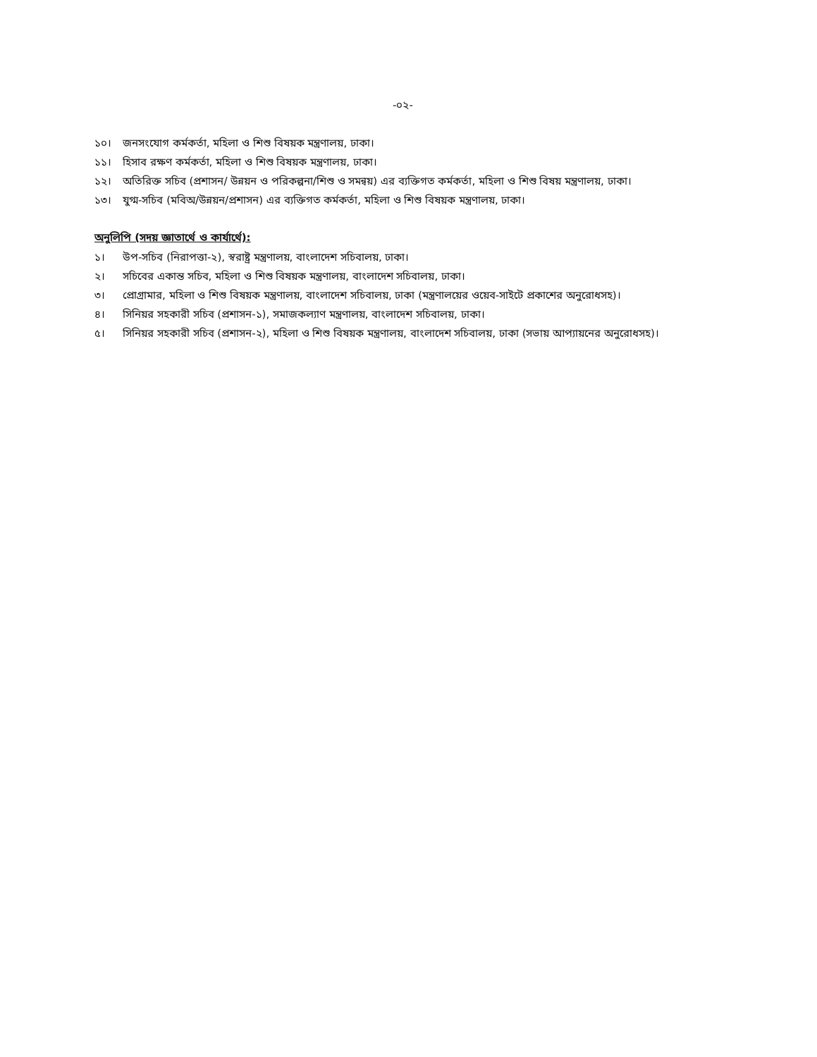-০২-
১০। জনসংযোগ কর্মকর্তা, মহিলা ও শিশু বিষয়ক মন্ত্রণালয়, ঢাকা।
১১। হিসাব রক্ষণ কর্মকর্তা, মহিলা ও শিশু বিষয়ক মন্ত্রণালয়, ঢাকা।
১২। অতিরিক্ত সচিব (প্রশাসন/ উন্নয়ন ও পরিকল্পনা/শিশু ও সমন্বয়) এর ব্যক্তিগত কর্মকর্তা, মহিলা ও শিশু বিষয় মন্ত্রণালয়, ঢাকা।
১৩। যুগ্ম-সচিব (মবিঅ/উন্নয়ন/প্রশাসন) এর ব্যক্তিগত কর্মকর্তা, মহিলা ও শিশু বিষয়ক মন্ত্রণালয়, ঢাকা।
অনুলিপি (সদয় জ্ঞাতার্থে ও কার্যার্থে):
১। উপ-সচিব (নিরাপত্তা-২), স্বরাষ্ট্র মন্ত্রণালয়, বাংলাদেশ সচিবালয়, ঢাকা।
২। সচিবের একান্ত সচিব, মহিলা ও শিশু বিষয়ক মন্ত্রণালয়, বাংলাদেশ সচিবালয়, ঢাকা।
৩। প্রোগ্রামার, মহিলা ও শিশু বিষয়ক মন্ত্রণালয়, বাংলাদেশ সচিবালয়, ঢাকা (মন্ত্রণালয়ের ওয়েব-সাইটে প্রকাশের অনুরোধসহ)।
৪। সিনিয়র সহকারী সচিব (প্রশাসন-১), সমাজকল্যাণ মন্ত্রণালয়, বাংলাদেশ সচিবালয়, ঢাকা।
৫। সিনিয়র সহকারী সচিব (প্রশাসন-২), মহিলা ও শিশু বিষয়ক মন্ত্রণালয়, বাংলাদেশ সচিবালয়, ঢাকা (সভায় আপ্যায়নের অনুরোধসহ)।